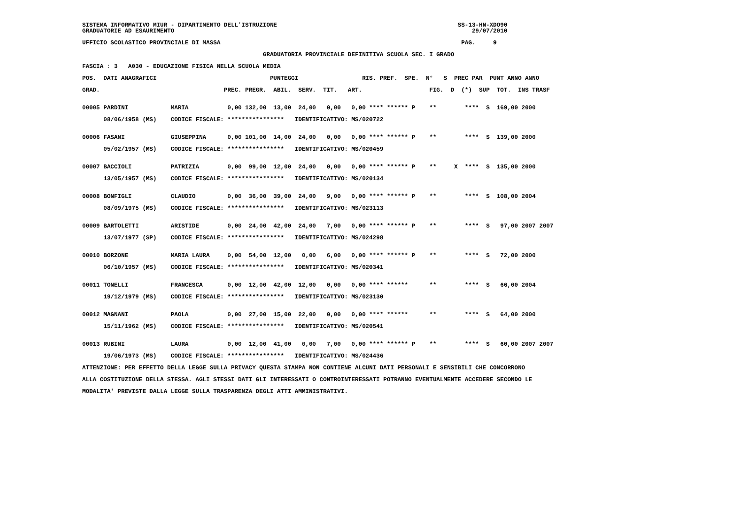SISTEMA INFORMATIVO MIUR - DIPARTIMENTO DELL'ISTRUZIONE                                                   SS-13-HN-XDO90
GRADUATORIE AD ESAURIMENTO                                                                                    29/07/2010

UFFICIO SCOLASTICO PROVINCIALE DI MASSA                                                                    PAG.     9

                                                   GRADUATORIA PROVINCIALE DEFINITIVA SCUOLA SEC. I GRADO

FASCIA : 3   A030 - EDUCAZIONE FISICA NELLA SCUOLA MEDIA

POS.  DATI ANAGRAFICI                                PUNTEGGI                  RIS. PREF.  SPE.  N°   S  PREC PAR  PUNT ANNO ANNO

GRAD.                                   PREC. PREGR.  ABIL.  SERV.  TIT.   ART.                   FIG.  D  (*)  SUP  TOT.  INS TRASF


00005 PARDINI            MARIA           0,00 132,00  13,00  24,00   0,00   0,00 **** ****** P    **        ****  S  169,00 2000

      08/06/1958 (MS)    CODICE FISCALE: ****************   IDENTIFICATIVO: MS/020722


00006 FASANI             GIUSEPPINA      0,00 101,00  14,00  24,00   0,00   0,00 **** ****** P    **        ****  S  139,00 2000

      05/02/1957 (MS)    CODICE FISCALE: ****************   IDENTIFICATIVO: MS/020459


00007 BACCIOLI           PATRIZIA        0,00  99,00  12,00  24,00   0,00   0,00 **** ****** P    **     X  ****  S  135,00 2000

      13/05/1957 (MS)    CODICE FISCALE: ****************   IDENTIFICATIVO: MS/020134


00008 BONFIGLI           CLAUDIO         0,00  36,00  39,00  24,00   9,00   0,00 **** ****** P    **        ****  S  108,00 2004

      08/09/1975 (MS)    CODICE FISCALE: ****************   IDENTIFICATIVO: MS/023113


00009 BARTOLETTI         ARISTIDE        0,00  24,00  42,00  24,00   7,00   0,00 **** ****** P    **        ****  S   97,00 2007 2007

      13/07/1977 (SP)    CODICE FISCALE: ****************   IDENTIFICATIVO: MS/024298


00010 BORZONE            MARIA LAURA     0,00  54,00  12,00   0,00   6,00   0,00 **** ****** P    **        ****  S   72,00 2000

      06/10/1957 (MS)    CODICE FISCALE: ****************   IDENTIFICATIVO: MS/020341


00011 TONELLI            FRANCESCA       0,00  12,00  42,00  12,00   0,00   0,00 **** ******      **        ****  S   66,00 2004

      19/12/1979 (MS)    CODICE FISCALE: ****************   IDENTIFICATIVO: MS/023130


00012 MAGNANI            PAOLA           0,00  27,00  15,00  22,00   0,00   0,00 **** ******      **        ****  S   64,00 2000

      15/11/1962 (MS)    CODICE FISCALE: ****************   IDENTIFICATIVO: MS/020541


00013 RUBINI             LAURA           0,00  12,00  41,00   0,00   7,00   0,00 **** ****** P    **        ****  S   60,00 2007 2007

      19/06/1973 (MS)    CODICE FISCALE: ****************   IDENTIFICATIVO: MS/024436

ATTENZIONE: PER EFFETTO DELLA LEGGE SULLA PRIVACY QUESTA STAMPA NON CONTIENE ALCUNI DATI PERSONALI E SENSIBILI CHE CONCORRONO

ALLA COSTITUZIONE DELLA STESSA. AGLI STESSI DATI GLI INTERESSATI O CONTROINTERESSATI POTRANNO EVENTUALMENTE ACCEDERE SECONDO LE

MODALITA' PREVISTE DALLA LEGGE SULLA TRASPARENZA DEGLI ATTI AMMINISTRATIVI.